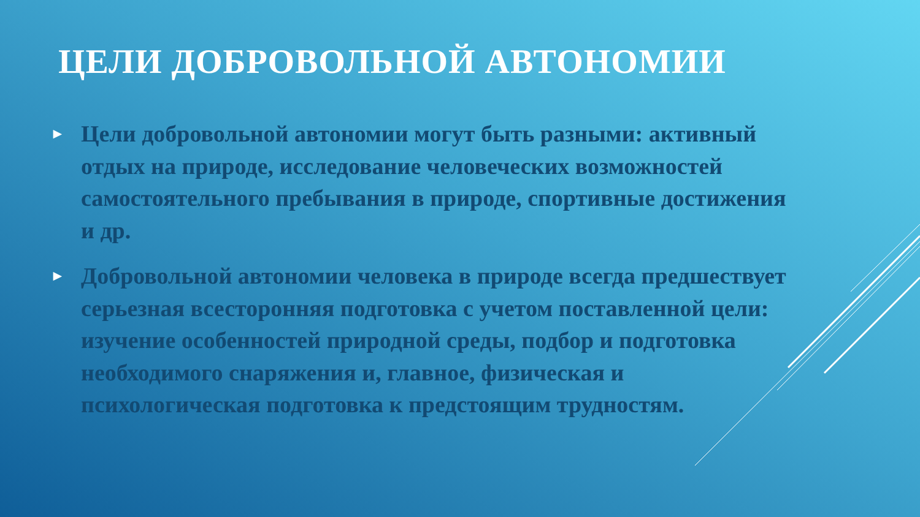ЦЕЛИ ДОБРОВОЛЬНОЙ АВТОНОМИИ
► Цели добровольной автономии могут быть разными: активный отдых на природе, исследование человеческих возможностей самостоятельного пребывания в природе, спортивные достижения и др.
► Добровольной автономии человека в природе всегда предшествует серьезная всесторонняя подготовка с учетом поставленной цели: изучение особенностей природной среды, подбор и подготовка необходимого снаряжения и, главное, физическая и психологическая подготовка к предстоящим трудностям.